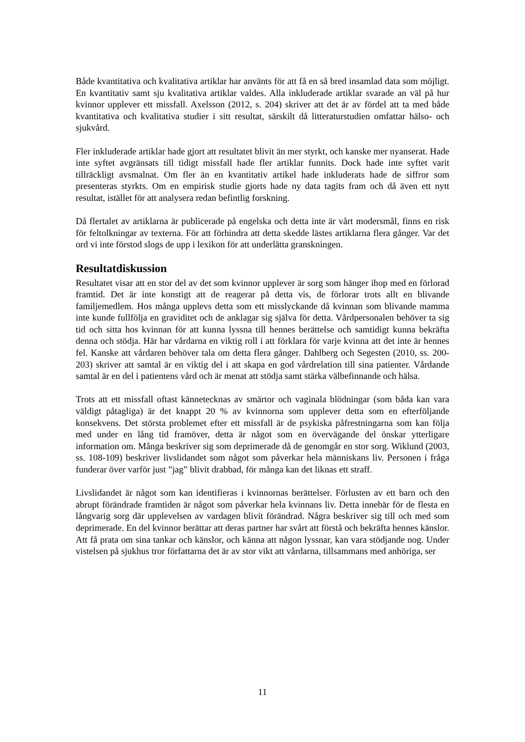Både kvantitativa och kvalitativa artiklar har använts för att få en så bred insamlad data som möjligt. En kvantitativ samt sju kvalitativa artiklar valdes. Alla inkluderade artiklar svarade an väl på hur kvinnor upplever ett missfall. Axelsson (2012, s. 204) skriver att det är av fördel att ta med både kvantitativa och kvalitativa studier i sitt resultat, särskilt då litteraturstudien omfattar hälso- och sjukvård.
Fler inkluderade artiklar hade gjort att resultatet blivit än mer styrkt, och kanske mer nyanserat. Hade inte syftet avgränsats till tidigt missfall hade fler artiklar funnits. Dock hade inte syftet varit tillräckligt avsmalnat. Om fler än en kvantitativ artikel hade inkluderats hade de siffror som presenteras styrkts. Om en empirisk studie gjorts hade ny data tagits fram och då även ett nytt resultat, istället för att analysera redan befintlig forskning.
Då flertalet av artiklarna är publicerade på engelska och detta inte är vårt modersmål, finns en risk för feltolkningar av texterna. För att förhindra att detta skedde lästes artiklarna flera gånger. Var det ord vi inte förstod slogs de upp i lexikon för att underlätta granskningen.
Resultatdiskussion
Resultatet visar att en stor del av det som kvinnor upplever är sorg som hänger ihop med en förlorad framtid. Det är inte konstigt att de reagerar på detta vis, de förlorar trots allt en blivande familjemedlem. Hos många upplevs detta som ett misslyckande då kvinnan som blivande mamma inte kunde fullfölja en graviditet och de anklagar sig själva för detta. Vårdpersonalen behöver ta sig tid och sitta hos kvinnan för att kunna lyssna till hennes berättelse och samtidigt kunna bekräfta denna och stödja. Här har vårdarna en viktig roll i att förklara för varje kvinna att det inte är hennes fel. Kanske att vårdaren behöver tala om detta flera gånger. Dahlberg och Segesten (2010, ss. 200-203) skriver att samtal är en viktig del i att skapa en god vårdrelation till sina patienter. Vårdande samtal är en del i patientens vård och är menat att stödja samt stärka välbefinnande och hälsa.
Trots att ett missfall oftast kännetecknas av smärtor och vaginala blödningar (som båda kan vara väldigt påtagliga) är det knappt 20 % av kvinnorna som upplever detta som en efterföljande konsekvens. Det största problemet efter ett missfall är de psykiska påfrestningarna som kan följa med under en lång tid framöver, detta är något som en övervägande del önskar ytterligare information om. Många beskriver sig som deprimerade då de genomgår en stor sorg. Wiklund (2003, ss. 108-109) beskriver livslidandet som något som påverkar hela människans liv. Personen i fråga funderar över varför just ”jag” blivit drabbad, för många kan det liknas ett straff.
Livslidandet är något som kan identifieras i kvinnornas berättelser. Förlusten av ett barn och den abrupt förändrade framtiden är något som påverkar hela kvinnans liv. Detta innebär för de flesta en långvarig sorg där upplevelsen av vardagen blivit förändrad. Några beskriver sig till och med som deprimerade. En del kvinnor berättar att deras partner har svårt att förstå och bekräfta hennes känslor. Att få prata om sina tankar och känslor, och känna att någon lyssnar, kan vara stödjande nog. Under vistelsen på sjukhus tror författarna det är av stor vikt att vårdarna, tillsammans med anhöriga, ser
11